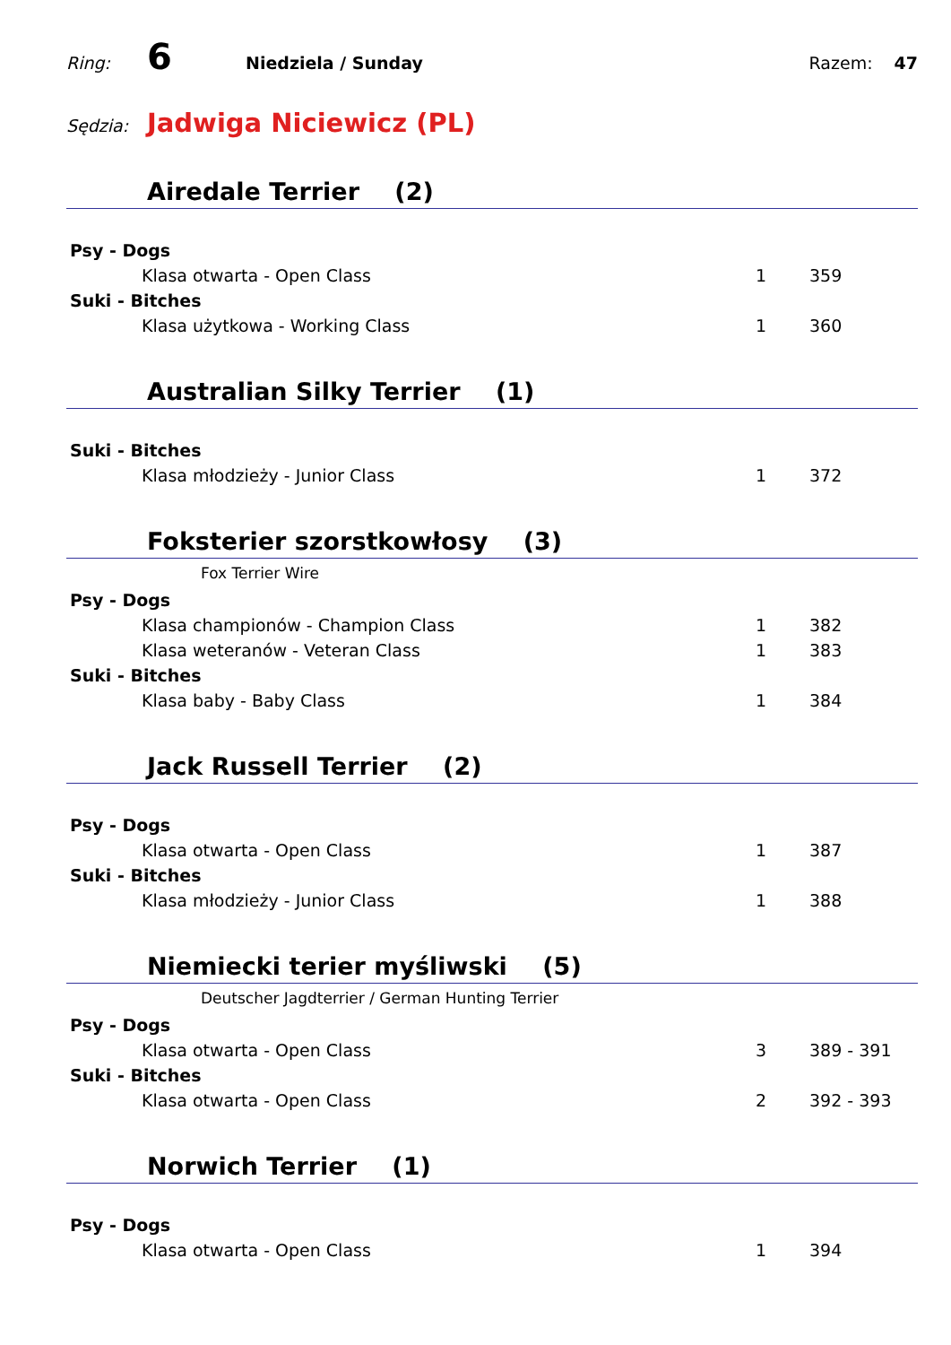Ring:
6
Niedziela / Sunday Razem: 47
Sędzia:
Jadwiga Niciewicz (PL)
Airedale Terrier (2)
Psy - Dogs
Klasa otwarta - Open Class 1 359
Suki - Bitches
Klasa użytkowa - Working Class 1 360
Australian Silky Terrier (1)
Suki - Bitches
Klasa młodzieży - Junior Class 1 372
Foksterier szorstkowłosy (3)
Fox Terrier Wire
Psy - Dogs
Klasa championów - Champion Class 1 382
Klasa weteranów - Veteran Class 1 383
Suki - Bitches
Klasa baby - Baby Class 1 384
Jack Russell Terrier (2)
Psy - Dogs
Klasa otwarta - Open Class 1 387
Suki - Bitches
Klasa młodzieży - Junior Class 1 388
Niemiecki terier myśliwski (5)
Deutscher Jagdterrier / German Hunting Terrier
Psy - Dogs
Klasa otwarta - Open Class 3 389 - 391
Suki - Bitches
Klasa otwarta - Open Class 2 392 - 393
Norwich Terrier (1)
Psy - Dogs
Klasa otwarta - Open Class 1 394